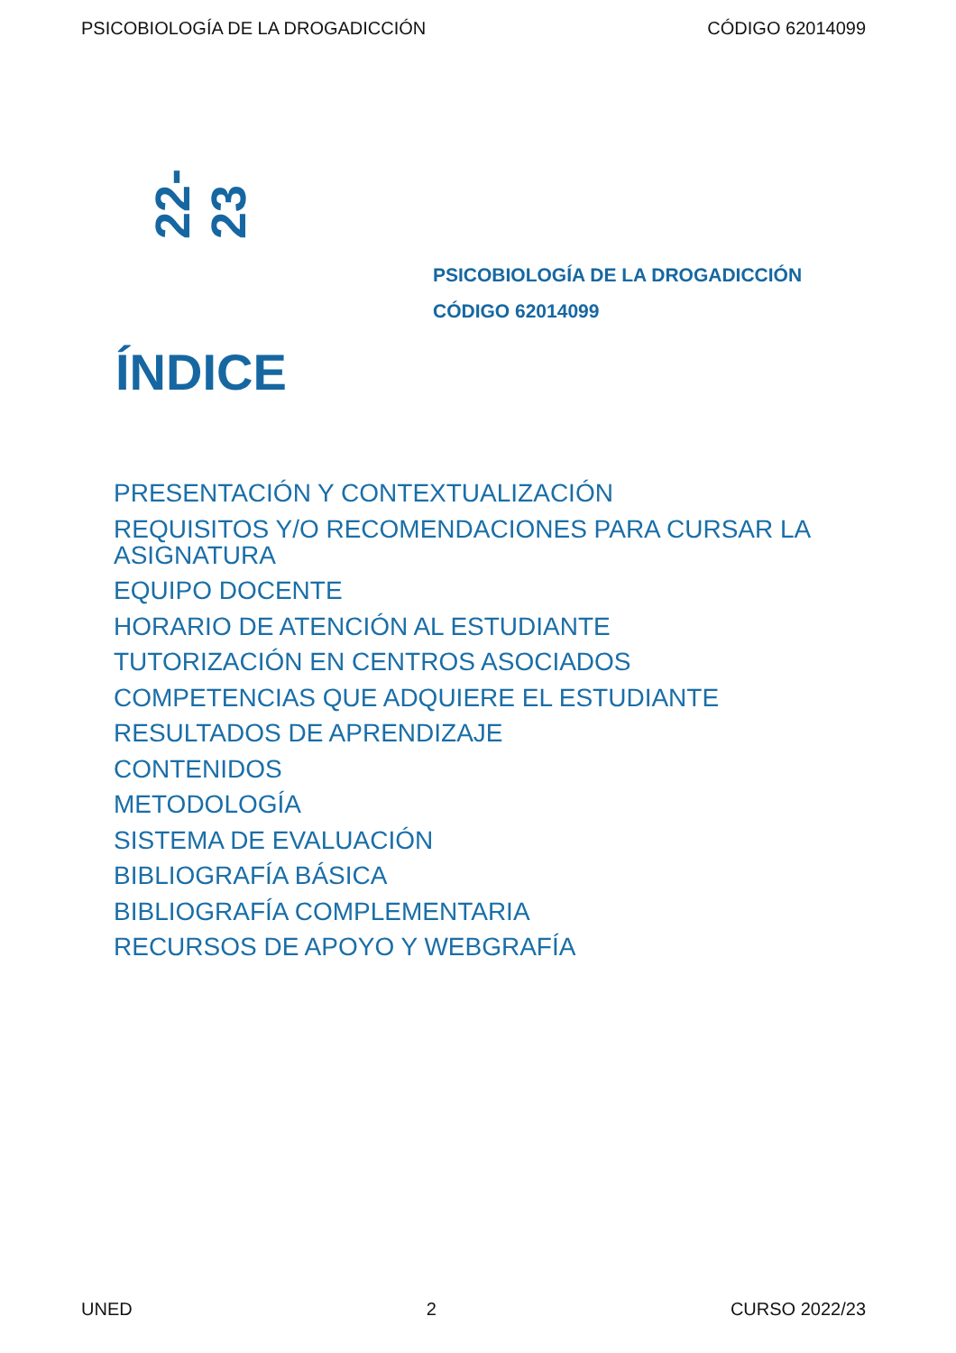PSICOBIOLOGÍA DE LA DROGADICCIÓN CÓDIGO 62014099
22-23
PSICOBIOLOGÍA DE LA DROGADICCIÓN
CÓDIGO 62014099
ÍNDICE
PRESENTACIÓN Y CONTEXTUALIZACIÓN
REQUISITOS Y/O RECOMENDACIONES PARA CURSAR LA ASIGNATURA
EQUIPO DOCENTE
HORARIO DE ATENCIÓN AL ESTUDIANTE
TUTORIZACIÓN EN CENTROS ASOCIADOS
COMPETENCIAS QUE ADQUIERE EL ESTUDIANTE
RESULTADOS DE APRENDIZAJE
CONTENIDOS
METODOLOGÍA
SISTEMA DE EVALUACIÓN
BIBLIOGRAFÍA BÁSICA
BIBLIOGRAFÍA COMPLEMENTARIA
RECURSOS DE APOYO Y WEBGRAFÍA
UNED 2 CURSO 2022/23